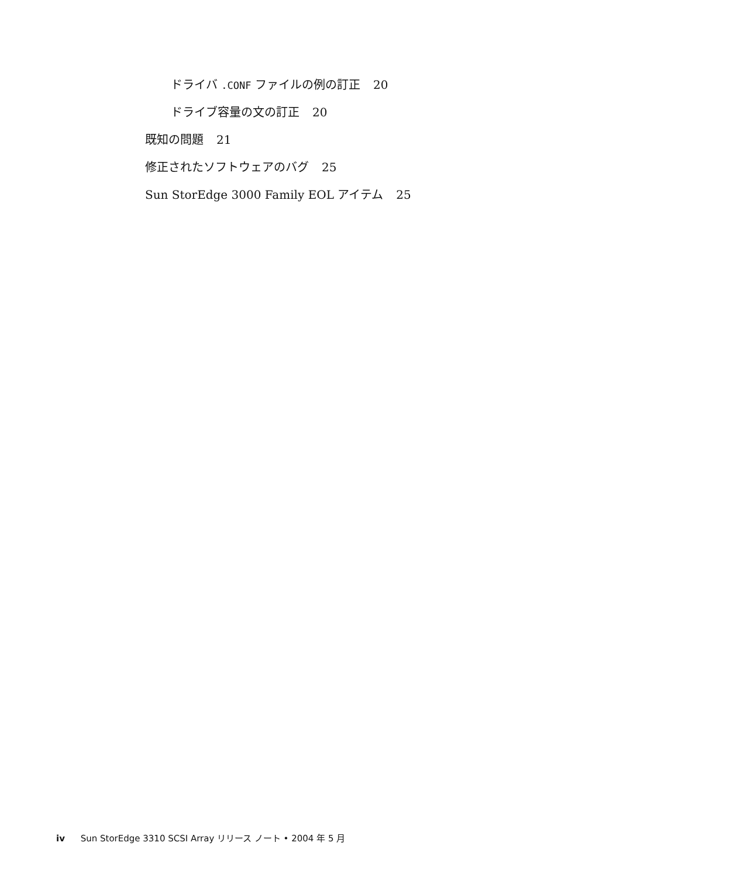ドライバ .CONF ファイルの例の訂正 20
ドライブ容量の文の訂正 20
既知の問題 21
修正されたソフトウェアのバグ 25
Sun StorEdge 3000 Family EOL アイテム 25
iv Sun StorEdge 3310 SCSI Array リリース ノート • 2004 年 5 月